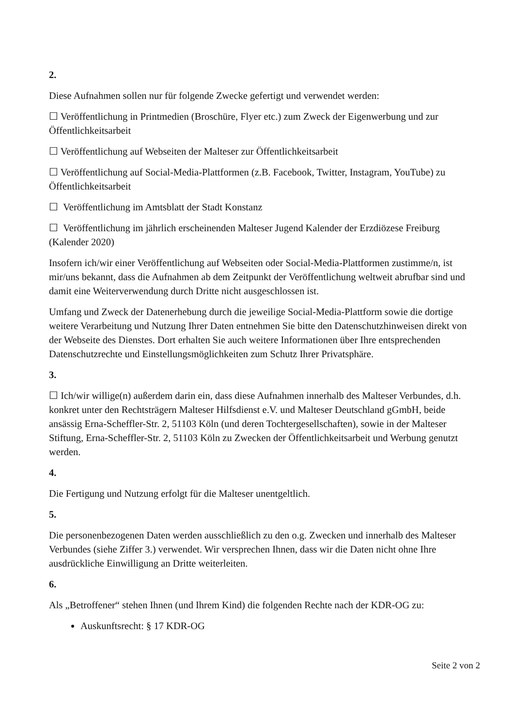2.
Diese Aufnahmen sollen nur für folgende Zwecke gefertigt und verwendet werden:
☐ Veröffentlichung in Printmedien (Broschüre, Flyer etc.) zum Zweck der Eigenwerbung und zur Öffentlichkeitsarbeit
☐ Veröffentlichung auf Webseiten der Malteser zur Öffentlichkeitsarbeit
☐ Veröffentlichung auf Social-Media-Plattformen (z.B. Facebook, Twitter, Instagram, YouTube) zu Öffentlichkeitsarbeit
☐ Veröffentlichung im Amtsblatt der Stadt Konstanz
☐ Veröffentlichung im jährlich erscheinenden Malteser Jugend Kalender der Erzdiözese Freiburg (Kalender 2020)
Insofern ich/wir einer Veröffentlichung auf Webseiten oder Social-Media-Plattformen zustimme/n, ist mir/uns bekannt, dass die Aufnahmen ab dem Zeitpunkt der Veröffentlichung weltweit abrufbar sind und damit eine Weiterverwendung durch Dritte nicht ausgeschlossen ist.
Umfang und Zweck der Datenerhebung durch die jeweilige Social-Media-Plattform sowie die dortige weitere Verarbeitung und Nutzung Ihrer Daten entnehmen Sie bitte den Datenschutzhinweisen direkt von der Webseite des Dienstes. Dort erhalten Sie auch weitere Informationen über Ihre entsprechenden Datenschutzrechte und Einstellungsmöglichkeiten zum Schutz Ihrer Privatsphäre.
3.
☐ Ich/wir willige(n) außerdem darin ein, dass diese Aufnahmen innerhalb des Malteser Verbundes, d.h. konkret unter den Rechtsträgern Malteser Hilfsdienst e.V. und Malteser Deutschland gGmbH, beide ansässig Erna-Scheffler-Str. 2, 51103 Köln (und deren Tochtergesellschaften), sowie in der Malteser Stiftung, Erna-Scheffler-Str. 2, 51103 Köln zu Zwecken der Öffentlichkeitsarbeit und Werbung genutzt werden.
4.
Die Fertigung und Nutzung erfolgt für die Malteser unentgeltlich.
5.
Die personenbezogenen Daten werden ausschließlich zu den o.g. Zwecken und innerhalb des Malteser Verbundes (siehe Ziffer 3.) verwendet. Wir versprechen Ihnen, dass wir die Daten nicht ohne Ihre ausdrückliche Einwilligung an Dritte weiterleiten.
6.
Als „Betroffener“ stehen Ihnen (und Ihrem Kind) die folgenden Rechte nach der KDR-OG zu:
Auskunftsrecht: § 17 KDR-OG
Seite 2 von 2